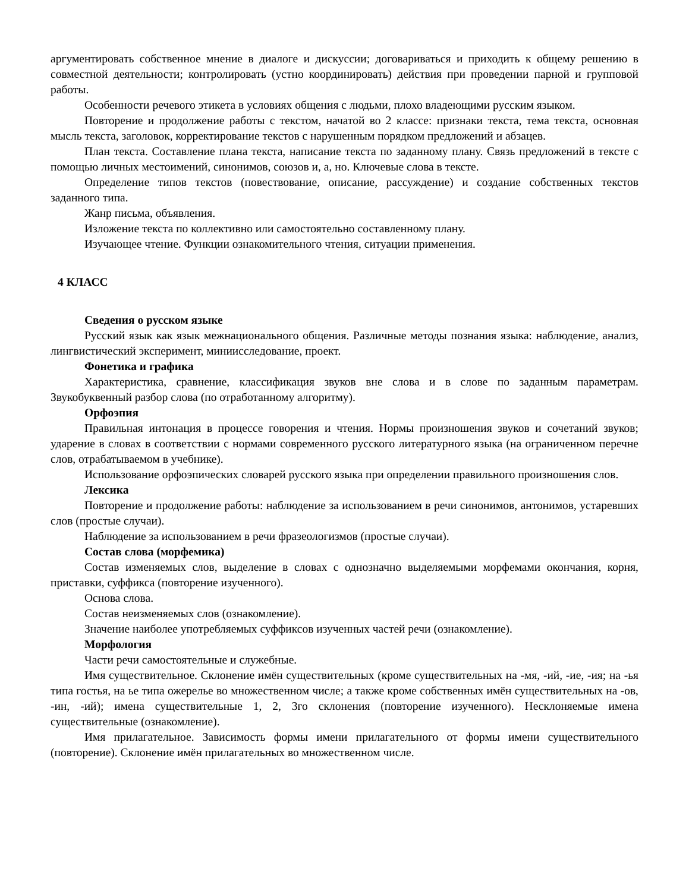аргументировать собственное мнение в диалоге и дискуссии; договариваться и приходить к общему решению в совместной деятельности; контролировать (устно координировать) действия при проведении парной и групповой работы.
Особенности речевого этикета в условиях общения с людьми, плохо владеющими русским языком.
Повторение и продолжение работы с текстом, начатой во 2 классе: признаки текста, тема текста, основная мысль текста, заголовок, корректирование текстов с нарушенным порядком предложений и абзацев.
План текста. Составление плана текста, написание текста по заданному плану. Связь предложений в тексте с помощью личных местоимений, синонимов, союзов и, а, но. Ключевые слова в тексте.
Определение типов текстов (повествование, описание, рассуждение) и создание собственных текстов заданного типа.
Жанр письма, объявления.
Изложение текста по коллективно или самостоятельно составленному плану.
Изучающее чтение. Функции ознакомительного чтения, ситуации применения.
4 КЛАСС
Сведения о русском языке
Русский язык как язык межнационального общения. Различные методы познания языка: наблюдение, анализ, лингвистический эксперимент, миниисследование, проект.
Фонетика и графика
Характеристика, сравнение, классификация звуков вне слова и в слове по заданным параметрам. Звукобуквенный разбор слова (по отработанному алгоритму).
Орфоэпия
Правильная интонация в процессе говорения и чтения. Нормы произношения звуков и сочетаний звуков; ударение в словах в соответствии с нормами современного русского литературного языка (на ограниченном перечне слов, отрабатываемом в учебнике).
Использование орфоэпических словарей русского языка при определении правильного произношения слов.
Лексика
Повторение и продолжение работы: наблюдение за использованием в речи синонимов, антонимов, устаревших слов (простые случаи).
Наблюдение за использованием в речи фразеологизмов (простые случаи).
Состав слова (морфемика)
Состав изменяемых слов, выделение в словах с однозначно выделяемыми морфемами окончания, корня, приставки, суффикса (повторение изученного).
Основа слова.
Состав неизменяемых слов (ознакомление).
Значение наиболее употребляемых суффиксов изученных частей речи (ознакомление).
Морфология
Части речи самостоятельные и служебные.
Имя существительное. Склонение имён существительных (кроме существительных на -мя, -ий, -ие, -ия; на -ья типа гостья, на ье типа ожерелье во множественном числе; а также кроме собственных имён существительных на -ов, -ин, -ий); имена существительные 1, 2, 3го склонения (повторение изученного). Несклоняемые имена существительные (ознакомление).
Имя прилагательное. Зависимость формы имени прилагательного от формы имени существительного (повторение). Склонение имён прилагательных во множественном числе.